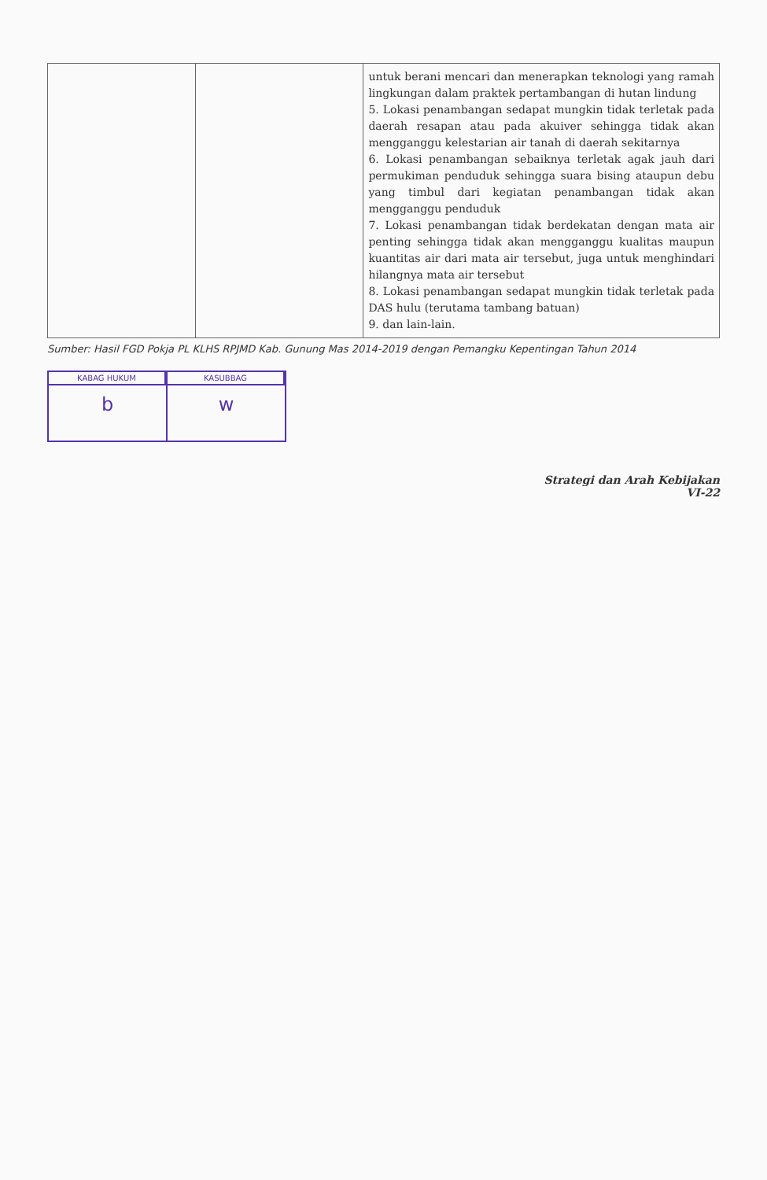| | | untuk berani mencari dan menerapkan teknologi yang ramah lingkungan dalam praktek pertambangan di hutan lindung 5. Lokasi penambangan sedapat mungkin tidak terletak pada daerah resapan atau pada akuiver sehingga tidak akan mengganggu kelestarian air tanah di daerah sekitarnya 6. Lokasi penambangan sebaiknya terletak agak jauh dari permukiman penduduk sehingga suara bising ataupun debu yang timbul dari kegiatan penambangan tidak akan mengganggu penduduk 7. Lokasi penambangan tidak berdekatan dengan mata air penting sehingga tidak akan mengganggu kualitas maupun kuantitas air dari mata air tersebut, juga untuk menghindari hilangnya mata air tersebut 8. Lokasi penambangan sedapat mungkin tidak terletak pada DAS hulu (terutama tambang batuan) 9. dan lain-lain. |
Sumber: Hasil FGD Pokja PL KLHS RPJMD Kab. Gunung Mas 2014-2019 dengan Pemangku Kepentingan Tahun 2014
KABAG HUKUM
b
KASUBBAG
w
Strategi dan Arah Kebijakan
VI-22